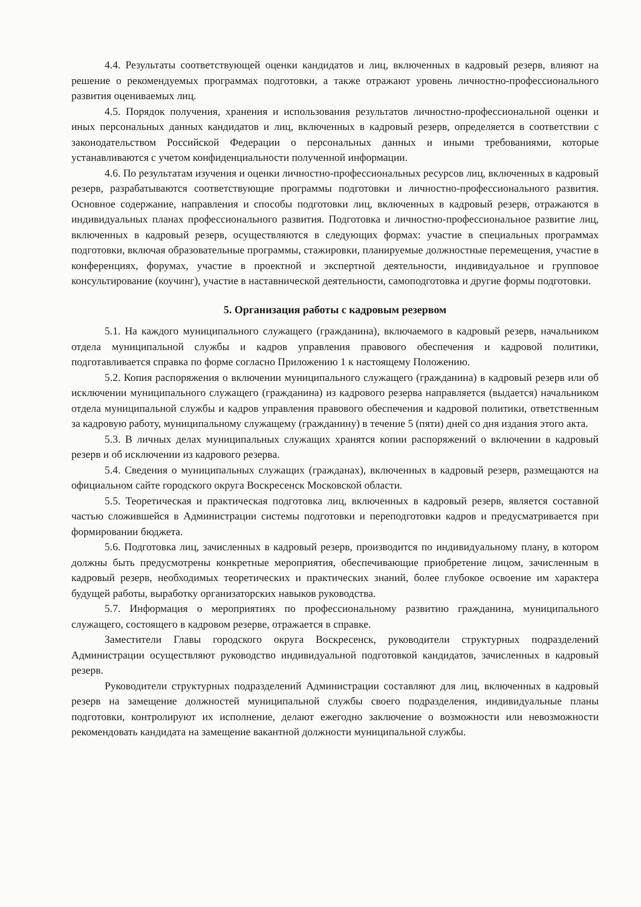4.4. Результаты соответствующей оценки кандидатов и лиц, включенных в кадровый резерв, влияют на решение о рекомендуемых программах подготовки, а также отражают уровень личностно-профессионального развития оцениваемых лиц.
4.5. Порядок получения, хранения и использования результатов личностно-профессиональной оценки и иных персональных данных кандидатов и лиц, включенных в кадровый резерв, определяется в соответствии с законодательством Российской Федерации о персональных данных и иными требованиями, которые устанавливаются с учетом конфиденциальности полученной информации.
4.6. По результатам изучения и оценки личностно-профессиональных ресурсов лиц, включенных в кадровый резерв, разрабатываются соответствующие программы подготовки и личностно-профессионального развития. Основное содержание, направления и способы подготовки лиц, включенных в кадровый резерв, отражаются в индивидуальных планах профессионального развития. Подготовка и личностно-профессиональное развитие лиц, включенных в кадровый резерв, осуществляются в следующих формах: участие в специальных программах подготовки, включая образовательные программы, стажировки, планируемые должностные перемещения, участие в конференциях, форумах, участие в проектной и экспертной деятельности, индивидуальное и групповое консультирование (коучинг), участие в наставнической деятельности, самоподготовка и другие формы подготовки.
5. Организация работы с кадровым резервом
5.1. На каждого муниципального служащего (гражданина), включаемого в кадровый резерв, начальником отдела муниципальной службы и кадров управления правового обеспечения и кадровой политики, подготавливается справка по форме согласно Приложению 1 к настоящему Положению.
5.2. Копия распоряжения о включении муниципального служащего (гражданина) в кадровый резерв или об исключении муниципального служащего (гражданина) из кадрового резерва направляется (выдается) начальником отдела муниципальной службы и кадров управления правового обеспечения и кадровой политики, ответственным за кадровую работу, муниципальному служащему (гражданину) в течение 5 (пяти) дней со дня издания этого акта.
5.3. В личных делах муниципальных служащих хранятся копии распоряжений о включении в кадровый резерв и об исключении из кадрового резерва.
5.4. Сведения о муниципальных служащих (гражданах), включенных в кадровый резерв, размещаются на официальном сайте городского округа Воскресенск Московской области.
5.5. Теоретическая и практическая подготовка лиц, включенных в кадровый резерв, является составной частью сложившейся в Администрации системы подготовки и переподготовки кадров и предусматривается при формировании бюджета.
5.6. Подготовка лиц, зачисленных в кадровый резерв, производится по индивидуальному плану, в котором должны быть предусмотрены конкретные мероприятия, обеспечивающие приобретение лицом, зачисленным в кадровый резерв, необходимых теоретических и практических знаний, более глубокое освоение им характера будущей работы, выработку организаторских навыков руководства.
5.7. Информация о мероприятиях по профессиональному развитию гражданина, муниципального служащего, состоящего в кадровом резерве, отражается в справке.
Заместители Главы городского округа Воскресенск, руководители структурных подразделений Администрации осуществляют руководство индивидуальной подготовкой кандидатов, зачисленных в кадровый резерв.
Руководители структурных подразделений Администрации составляют для лиц, включенных в кадровый резерв на замещение должностей муниципальной службы своего подразделения, индивидуальные планы подготовки, контролируют их исполнение, делают ежегодно заключение о возможности или невозможности рекомендовать кандидата на замещение вакантной должности муниципальной службы.